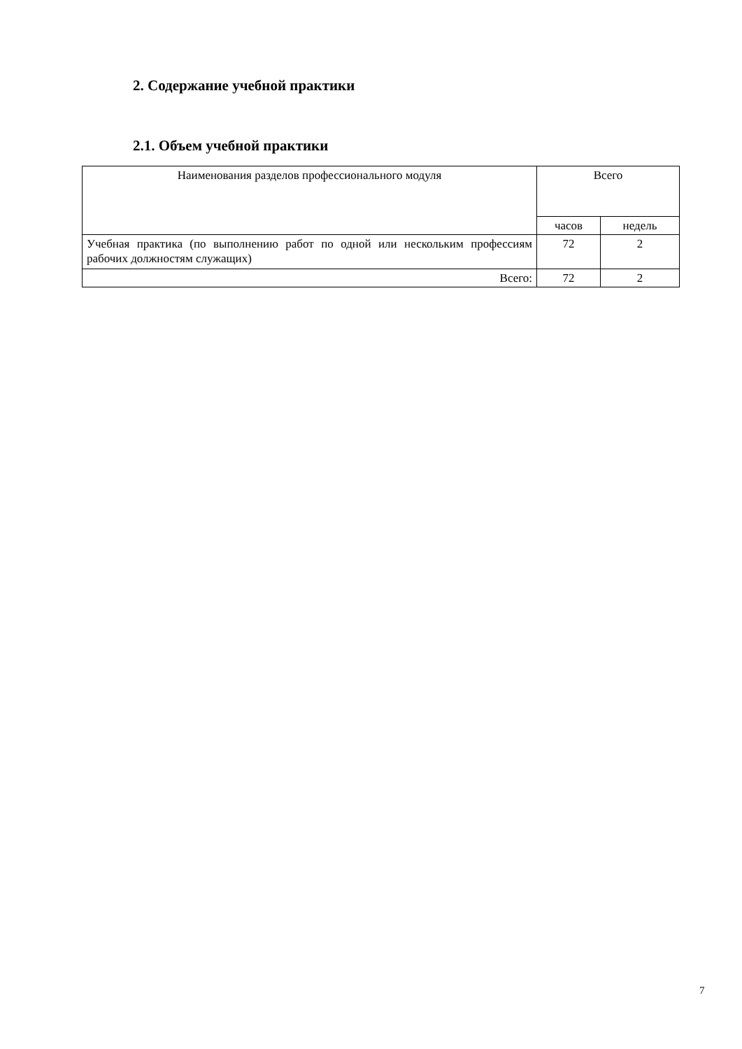2. Содержание учебной практики
2.1. Объем учебной практики
| Наименования разделов профессионального модуля | Всего | |
| --- | --- | --- |
| | часов | недель |
| Учебная практика (по выполнению работ по одной или нескольким профессиям рабочих должностям служащих) | 72 | 2 |
| Всего: | 72 | 2 |
7